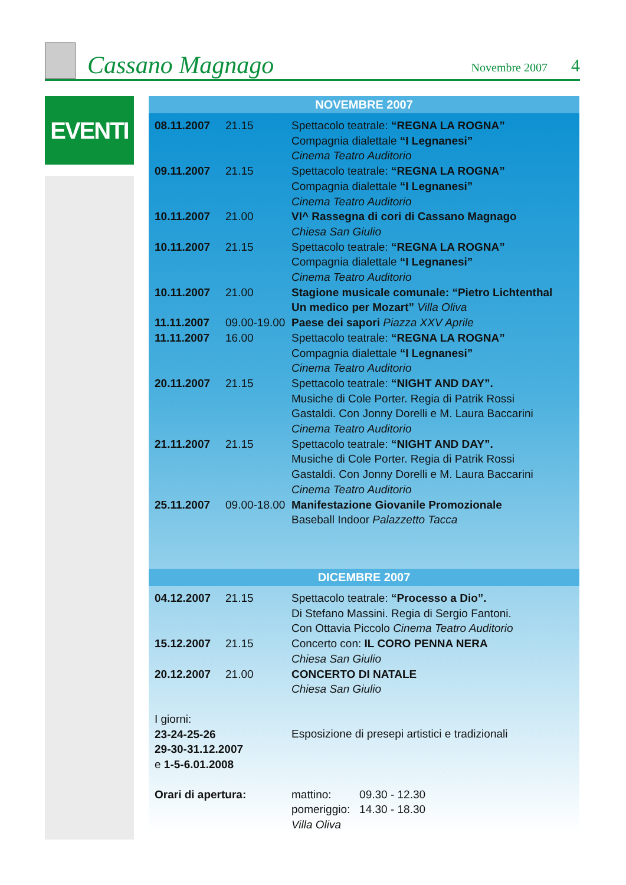Cassano Magnago
Novembre 2007
4
EVENTI
NOVEMBRE 2007
| 08.11.2007 | 21.15 | Spettacolo teatrale: “REGNA LA ROGNA” Compagnia dialettale “I Legnanesi” Cinema Teatro Auditorio |
| 09.11.2007 | 21.15 | Spettacolo teatrale: “REGNA LA ROGNA” Compagnia dialettale “I Legnanesi” Cinema Teatro Auditorio |
| 10.11.2007 | 21.00 | VI^ Rassegna di cori di Cassano Magnago Chiesa San Giulio |
| 10.11.2007 | 21.15 | Spettacolo teatrale: “REGNA LA ROGNA” Compagnia dialettale “I Legnanesi” Cinema Teatro Auditorio |
| 10.11.2007 | 21.00 | Stagione musicale comunale: “Pietro Lichtenthal Un medico per Mozart” Villa Oliva |
| 11.11.2007 | 09.00-19.00 | Paese dei sapori Piazza XXV Aprile |
| 11.11.2007 | 16.00 | Spettacolo teatrale: “REGNA LA ROGNA” Compagnia dialettale “I Legnanesi” Cinema Teatro Auditorio |
| 20.11.2007 | 21.15 | Spettacolo teatrale: “NIGHT AND DAY”. Musiche di Cole Porter. Regia di Patrik Rossi Gastaldi. Con Jonny Dorelli e M. Laura Baccarini Cinema Teatro Auditorio |
| 21.11.2007 | 21.15 | Spettacolo teatrale: “NIGHT AND DAY”. Musiche di Cole Porter. Regia di Patrik Rossi Gastaldi. Con Jonny Dorelli e M. Laura Baccarini Cinema Teatro Auditorio |
| 25.11.2007 | 09.00-18.00 | Manifestazione Giovanile Promozionale Baseball Indoor Palazzetto Tacca |
DICEMBRE 2007
| 04.12.2007 | 21.15 | Spettacolo teatrale: “Processo a Dio”. Di Stefano Massini. Regia di Sergio Fantoni. Con Ottavia Piccolo Cinema Teatro Auditorio |
| 15.12.2007 | 21.15 | Concerto con: IL CORO PENNA NERA Chiesa San Giulio |
| 20.12.2007 | 21.00 | CONCERTO DI NATALE Chiesa San Giulio |
| I giorni: 23-24-25-26 29-30-31.12.2007 e 1-5-6.01.2008 | | Esposizione di presepi artistici e tradizionali |
| Orari di apertura: | | mattino: 09.30 - 12.30 pomeriggio: 14.30 - 18.30 Villa Oliva |